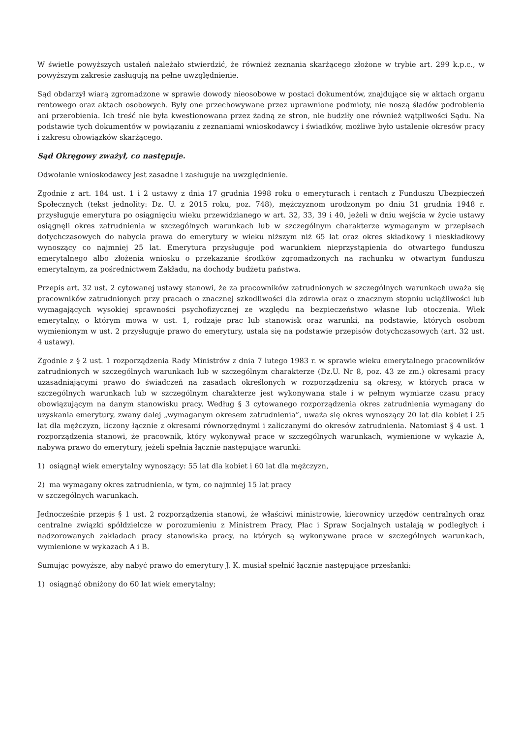W świetle powyższych ustaleń należało stwierdzić, że również zeznania skarżącego złożone w trybie art. 299 k.p.c., w powyższym zakresie zasługują na pełne uwzględnienie.
Sąd obdarzył wiarą zgromadzone w sprawie dowody nieosobowe w postaci dokumentów, znajdujące się w aktach organu rentowego oraz aktach osobowych. Były one przechowywane przez uprawnione podmioty, nie noszą śladów podrobienia ani przerobienia. Ich treść nie była kwestionowana przez żadną ze stron, nie budziły one również wątpliwości Sądu. Na podstawie tych dokumentów w powiązaniu z zeznaniami wnioskodawcy i świadków, możliwe było ustalenie okresów pracy i zakresu obowiązków skarżącego.
Sąd Okręgowy zważył, co następuje.
Odwołanie wnioskodawcy jest zasadne i zasługuje na uwzględnienie.
Zgodnie z art. 184 ust. 1 i 2 ustawy z dnia 17 grudnia 1998 roku o emeryturach i rentach z Funduszu Ubezpieczeń Społecznych (tekst jednolity: Dz. U. z 2015 roku, poz. 748), mężczyznom urodzonym po dniu 31 grudnia 1948 r. przysługuje emerytura po osiągnięciu wieku przewidzianego w art. 32, 33, 39 i 40, jeżeli w dniu wejścia w życie ustawy osiągnęli okres zatrudnienia w szczególnych warunkach lub w szczególnym charakterze wymaganym w przepisach dotychczasowych do nabycia prawa do emerytury w wieku niższym niż 65 lat oraz okres składkowy i nieskładkowy wynoszący co najmniej 25 lat. Emerytura przysługuje pod warunkiem nieprzystąpienia do otwartego funduszu emerytalnego albo złożenia wniosku o przekazanie środków zgromadzonych na rachunku w otwartym funduszu emerytalnym, za pośrednictwem Zakładu, na dochody budżetu państwa.
Przepis art. 32 ust. 2 cytowanej ustawy stanowi, że za pracowników zatrudnionych w szczególnych warunkach uważa się pracowników zatrudnionych przy pracach o znacznej szkodliwości dla zdrowia oraz o znacznym stopniu uciążliwości lub wymagających wysokiej sprawności psychofizycznej ze względu na bezpieczeństwo własne lub otoczenia. Wiek emerytalny, o którym mowa w ust. 1, rodzaje prac lub stanowisk oraz warunki, na podstawie, których osobom wymienionym w ust. 2 przysługuje prawo do emerytury, ustala się na podstawie przepisów dotychczasowych (art. 32 ust. 4 ustawy).
Zgodnie z § 2 ust. 1 rozporządzenia Rady Ministrów z dnia 7 lutego 1983 r. w sprawie wieku emerytalnego pracowników zatrudnionych w szczególnych warunkach lub w szczególnym charakterze (Dz.U. Nr 8, poz. 43 ze zm.) okresami pracy uzasadniającymi prawo do świadczeń na zasadach określonych w rozporządzeniu są okresy, w których praca w szczególnych warunkach lub w szczególnym charakterze jest wykonywana stale i w pełnym wymiarze czasu pracy obowiązującym na danym stanowisku pracy. Według § 3 cytowanego rozporządzenia okres zatrudnienia wymagany do uzyskania emerytury, zwany dalej „wymaganym okresem zatrudnienia”, uważa się okres wynoszący 20 lat dla kobiet i 25 lat dla mężczyzn, liczony łącznie z okresami równorzędnymi i zaliczanymi do okresów zatrudnienia. Natomiast § 4 ust. 1 rozporządzenia stanowi, że pracownik, który wykonywał prace w szczególnych warunkach, wymienione w wykazie A, nabywa prawo do emerytury, jeżeli spełnia łącznie następujące warunki:
1) osiągnął wiek emerytalny wynoszący: 55 lat dla kobiet i 60 lat dla mężczyzn,
2) ma wymagany okres zatrudnienia, w tym, co najmniej 15 lat pracy
w szczególnych warunkach.
Jednocześnie przepis § 1 ust. 2 rozporządzenia stanowi, że właściwi ministrowie, kierownicy urzędów centralnych oraz centralne związki spółdzielcze w porozumieniu z Ministrem Pracy, Płac i Spraw Socjalnych ustalają w podległych i nadzorowanych zakładach pracy stanowiska pracy, na których są wykonywane prace w szczególnych warunkach, wymienione w wykazach A i B.
Sumując powyższe, aby nabyć prawo do emerytury J. K. musiał spełnić łącznie następujące przesłanki:
1) osiągnąć obniżony do 60 lat wiek emerytalny;